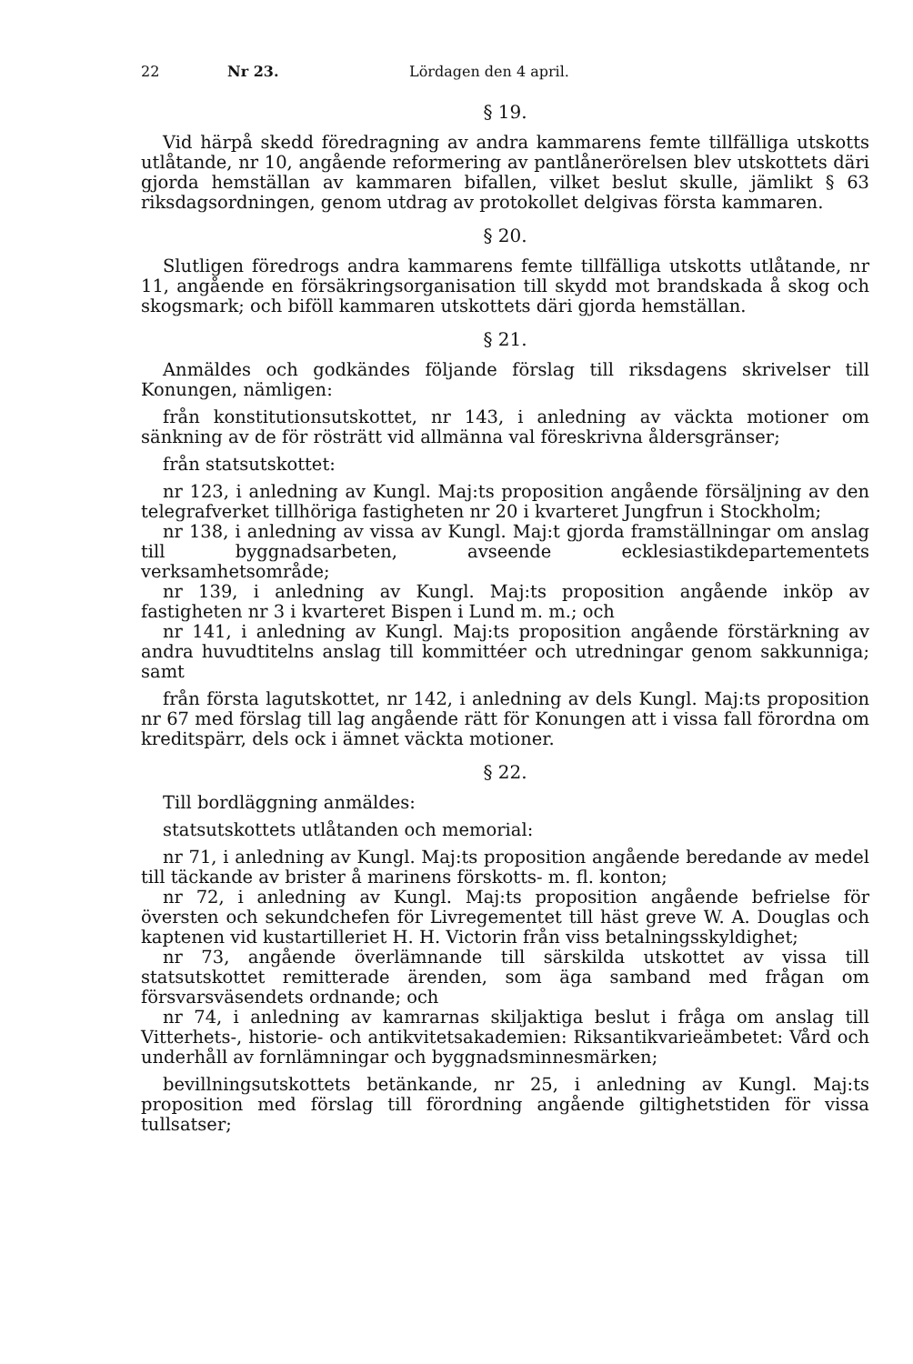22 Nr 23. Lördagen den 4 april.
§ 19.
Vid härpå skedd föredragning av andra kammarens femte tillfälliga utskotts utlåtande, nr 10, angående reformering av pantlånerörelsen blev utskottets däri gjorda hemställan av kammaren bifallen, vilket beslut skulle, jämlikt § 63 riksdagsordningen, genom utdrag av protokollet delgivas första kammaren.
§ 20.
Slutligen föredrogs andra kammarens femte tillfälliga utskotts utlåtande, nr 11, angående en försäkringsorganisation till skydd mot brandskada å skog och skogsmark; och biföll kammaren utskottets däri gjorda hemställan.
§ 21.
Anmäldes och godkändes följande förslag till riksdagens skrivelser till Konungen, nämligen:
från konstitutionsutskottet, nr 143, i anledning av väckta motioner om sänkning av de för rösträtt vid allmänna val föreskrivna åldersgränser;
från statsutskottet:
nr 123, i anledning av Kungl. Maj:ts proposition angående försäljning av den telegrafverket tillhöriga fastigheten nr 20 i kvarteret Jungfrun i Stockholm;
nr 138, i anledning av vissa av Kungl. Maj:t gjorda framställningar om anslag till byggnadsarbeten, avseende ecklesiastikdepartementets verksamhetsområde;
nr 139, i anledning av Kungl. Maj:ts proposition angående inköp av fastigheten nr 3 i kvarteret Bispen i Lund m. m.; och
nr 141, i anledning av Kungl. Maj:ts proposition angående förstärkning av andra huvudtitelns anslag till kommittéer och utredningar genom sakkunniga; samt
från första lagutskottet, nr 142, i anledning av dels Kungl. Maj:ts proposition nr 67 med förslag till lag angående rätt för Konungen att i vissa fall förordna om kreditspärr, dels ock i ämnet väckta motioner.
§ 22.
Till bordläggning anmäldes:
statsutskottets utlåtanden och memorial:
nr 71, i anledning av Kungl. Maj:ts proposition angående beredande av medel till täckande av brister å marinens förskotts- m. fl. konton;
nr 72, i anledning av Kungl. Maj:ts proposition angående befrielse för översten och sekundchefen för Livregementet till häst greve W. A. Douglas och kaptenen vid kustartilleriet H. H. Victorin från viss betalningsskyldighet;
nr 73, angående överlämnande till särskilda utskottet av vissa till statsutskottet remitterade ärenden, som äga samband med frågan om försvarsväsendets ordnande; och
nr 74, i anledning av kamrarnas skiljaktiga beslut i fråga om anslag till Vitterhets-, historie- och antikvitetsakademien: Riksantikvarieämbetet: Vård och underhåll av fornlämningar och byggnadsminnesmärken;
bevillningsutskottets betänkande, nr 25, i anledning av Kungl. Maj:ts proposition med förslag till förordning angående giltighetstiden för vissa tullsatser;